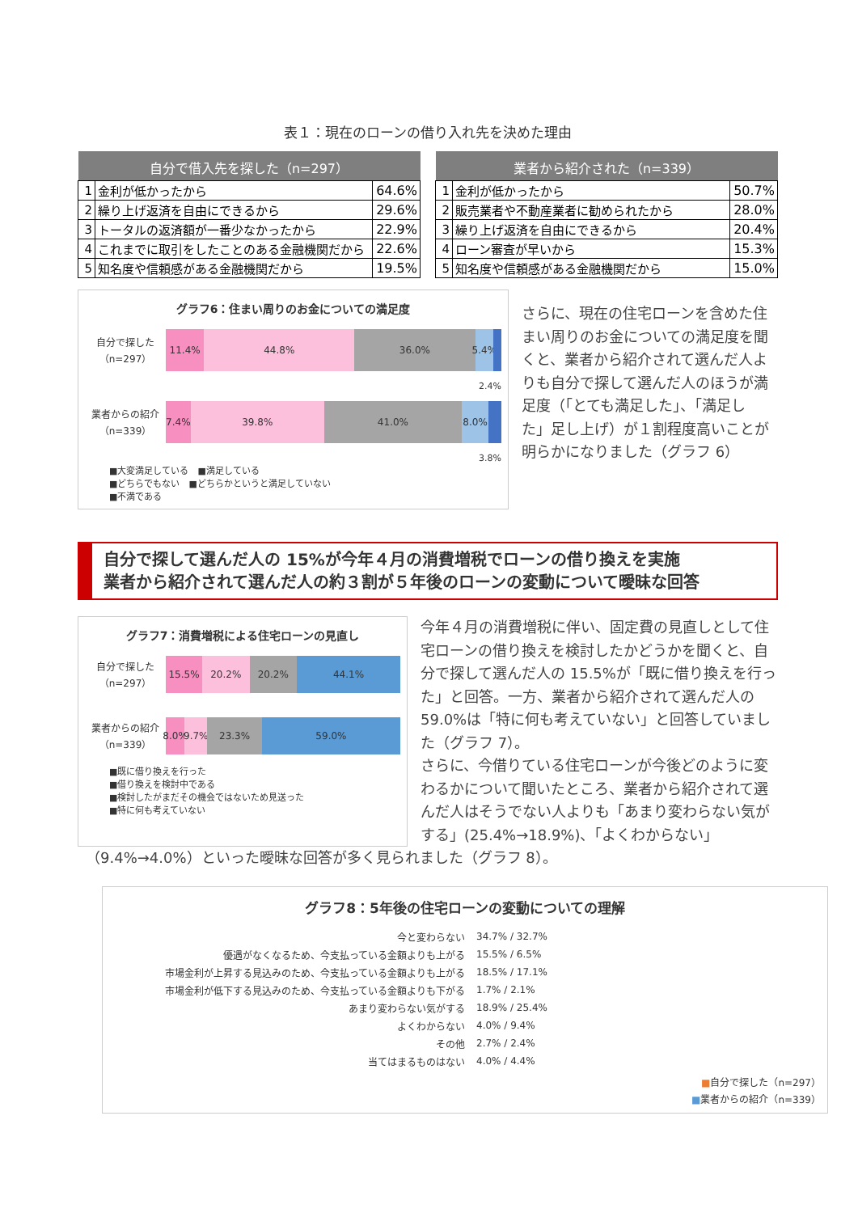表１：現在のローンの借り入れ先を決めた理由
| 自分で借入先を探した（n=297） | | |
| --- | --- | --- |
| 1 | 金利が低かったから | 64.6% |
| 2 | 繰り上げ返済を自由にできるから | 29.6% |
| 3 | トータルの返済額が一番少なかったから | 22.9% |
| 4 | これまでに取引をしたことのある金融機関だから | 22.6% |
| 5 | 知名度や信頼感がある金融機関だから | 19.5% |
| 業者から紹介された（n=339） | | |
| --- | --- | --- |
| 1 | 金利が低かったから | 50.7% |
| 2 | 販売業者や不動産業者に勧められたから | 28.0% |
| 3 | 繰り上げ返済を自由にできるから | 20.4% |
| 4 | ローン審査が早いから | 15.3% |
| 5 | 知名度や信頼感がある金融機関だから | 15.0% |
グラフ6：住まい周りのお金についての満足度
自分で探した
（n=297）
11.4% 44.8% 36.0% 5.4%
2.4%
業者からの紹介
（n=339）
7.4% 39.8% 41.0% 8.0%
3.8%
■大変満足している　■満足している
■どちらでもない　■どちらかというと満足していない
■不満である
さらに、現在の住宅ローンを含めた住まい周りのお金についての満足度を聞くと、業者から紹介されて選んだ人よりも自分で探して選んだ人のほうが満足度（「とても満足した」、「満足した」足し上げ）が１割程度高いことが明らかになりました（グラフ 6）
自分で探して選んだ人の 15%が今年４月の消費増税でローンの借り換えを実施
業者から紹介されて選んだ人の約３割が５年後のローンの変動について曖昧な回答
グラフ7：消費増税による住宅ローンの見直し
自分で探した
（n=297）
15.5% 20.2% 20.2% 44.1%
業者からの紹介
（n=339）
8.0% 9.7% 23.3% 59.0%
■既に借り換えを行った
■借り換えを検討中である
■検討したがまだその機会ではないため見送った
■特に何も考えていない
今年４月の消費増税に伴い、固定費の見直しとして住宅ローンの借り換えを検討したかどうかを聞くと、自分で探して選んだ人の 15.5%が「既に借り換えを行った」と回答。一方、業者から紹介されて選んだ人の 59.0%は「特に何も考えていない」と回答していました（グラフ 7）。
さらに、今借りている住宅ローンが今後どのように変わるかについて聞いたところ、業者から紹介されて選んだ人はそうでない人よりも「あまり変わらない気がする」(25.4%→18.9%)、「よくわからない」
（9.4%→4.0%）といった曖昧な回答が多く見られました（グラフ 8）。
グラフ8：5年後の住宅ローンの変動についての理解
今と変わらない 34.7% / 32.7%
優遇がなくなるため、今支払っている金額よりも上がる 15.5% / 6.5%
市場金利が上昇する見込みのため、今支払っている金額よりも上がる 18.5% / 17.1%
市場金利が低下する見込みのため、今支払っている金額よりも下がる 1.7% / 2.1%
あまり変わらない気がする 18.9% / 25.4%
よくわからない 4.0% / 9.4%
その他 2.7% / 2.4%
当てはまるものはない 4.0% / 4.4%
■自分で探した（n=297）
■業者からの紹介（n=339）